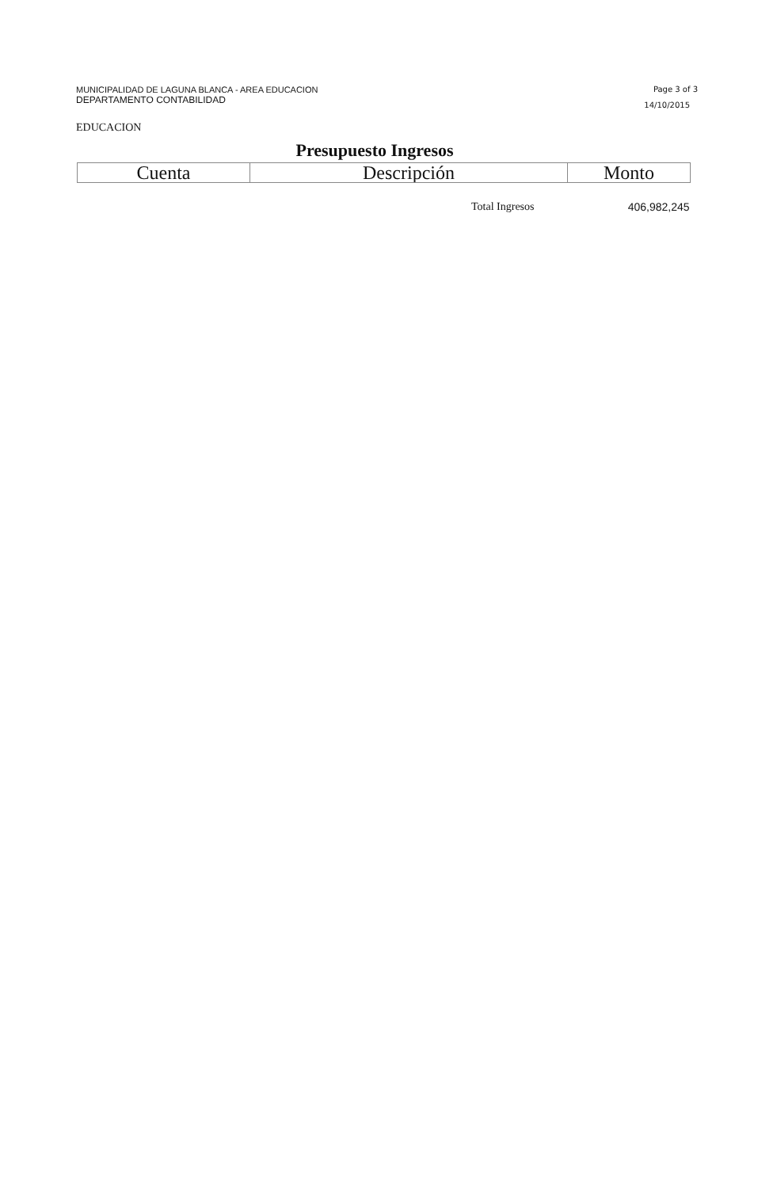MUNICIPALIDAD DE LAGUNA BLANCA - AREA EDUCACION
DEPARTAMENTO CONTABILIDAD
Page 3 of 3
14/10/2015
EDUCACION
Presupuesto Ingresos
| Cuenta | Descripción | Monto |
| --- | --- | --- |
| | Total Ingresos | 406,982,245 |